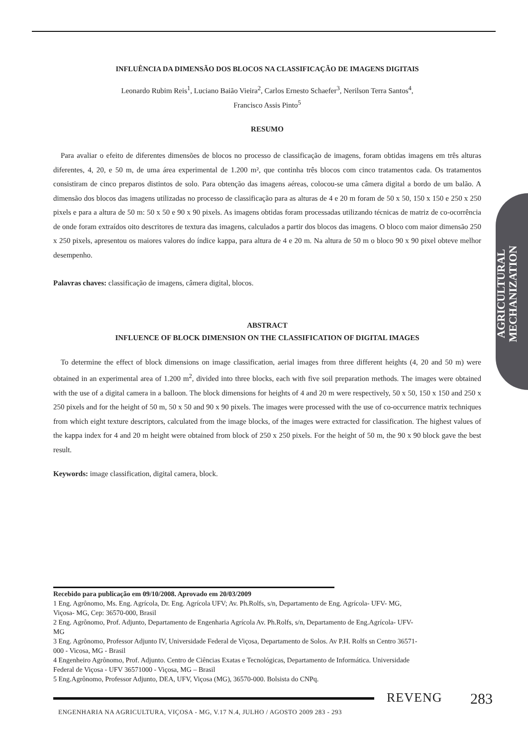INFLUÊNCIA DA DIMENSÃO DOS BLOCOS NA CLASSIFICAÇÃO DE IMAGENS DIGITAIS
Leonardo Rubim Reis<sup>1</sup>, Luciano Baião Vieira<sup>2</sup>, Carlos Ernesto Schaefer<sup>3</sup>, Nerilson Terra Santos<sup>4</sup>,
Francisco Assis Pinto<sup>5</sup>
RESUMO
Para avaliar o efeito de diferentes dimensões de blocos no processo de classificação de imagens, foram obtidas imagens em três alturas diferentes, 4, 20, e 50 m, de uma área experimental de 1.200 m², que continha três blocos com cinco tratamentos cada. Os tratamentos consistiram de cinco preparos distintos de solo. Para obtenção das imagens aéreas, colocou-se uma câmera digital a bordo de um balão. A dimensão dos blocos das imagens utilizadas no processo de classificação para as alturas de 4 e 20 m foram de 50 x 50, 150 x 150 e 250 x 250 pixels e para a altura de 50 m: 50 x 50 e 90 x 90 pixels. As imagens obtidas foram processadas utilizando técnicas de matriz de co-ocorrência de onde foram extraídos oito descritores de textura das imagens, calculados a partir dos blocos das imagens. O bloco com maior dimensão 250 x 250 pixels, apresentou os maiores valores do índice kappa, para altura de 4 e 20 m. Na altura de 50 m o bloco 90 x 90 pixel obteve melhor desempenho.
Palavras chaves: classificação de imagens, câmera digital, blocos.
ABSTRACT
INFLUENCE OF BLOCK DIMENSION ON THE CLASSIFICATION OF DIGITAL IMAGES
To determine the effect of block dimensions on image classification, aerial images from three different heights (4, 20 and 50 m) were obtained in an experimental area of 1.200 m<sup>2</sup>, divided into three blocks, each with five soil preparation methods. The images were obtained with the use of a digital camera in a balloon. The block dimensions for heights of 4 and 20 m were respectively, 50 x 50, 150 x 150 and 250 x 250 pixels and for the height of 50 m, 50 x 50 and 90 x 90 pixels. The images were processed with the use of co-occurrence matrix techniques from which eight texture descriptors, calculated from the image blocks, of the images were extracted for classification. The highest values of the kappa index for 4 and 20 m height were obtained from block of 250 x 250 pixels. For the height of 50 m, the 90 x 90 block gave the best result.
Keywords: image classification, digital camera, block.
AGRICULTURAL MECHANIZATION
Recebido para publicação em 09/10/2008. Aprovado em 20/03/2009
1 Eng. Agrônomo, Ms. Eng. Agrícola, Dr. Eng. Agrícola UFV; Av. Ph.Rolfs, s/n, Departamento de Eng. Agrícola- UFV- MG, Viçosa- MG, Cep: 36570-000, Brasil
2 Eng. Agrônomo, Prof. Adjunto, Departamento de Engenharia Agrícola Av. Ph.Rolfs, s/n, Departamento de Eng.Agrícola- UFV- MG
3 Eng. Agrônomo, Professor Adjunto IV, Universidade Federal de Viçosa, Departamento de Solos. Av P.H. Rolfs sn Centro 36571-000 - Vicosa, MG - Brasil
4 Engenheiro Agrônomo, Prof. Adjunto. Centro de Ciências Exatas e Tecnológicas, Departamento de Informática. Universidade Federal de Viçosa - UFV 36571000 - Viçosa, MG – Brasil
5 Eng.Agrônomo, Professor Adjunto, DEA, UFV, Viçosa (MG), 36570-000. Bolsista do CNPq.
REVENG 283
ENGENHARIA NA AGRICULTURA, VIÇOSA - MG, V.17 N.4, JULHO / AGOSTO 2009 283 - 293